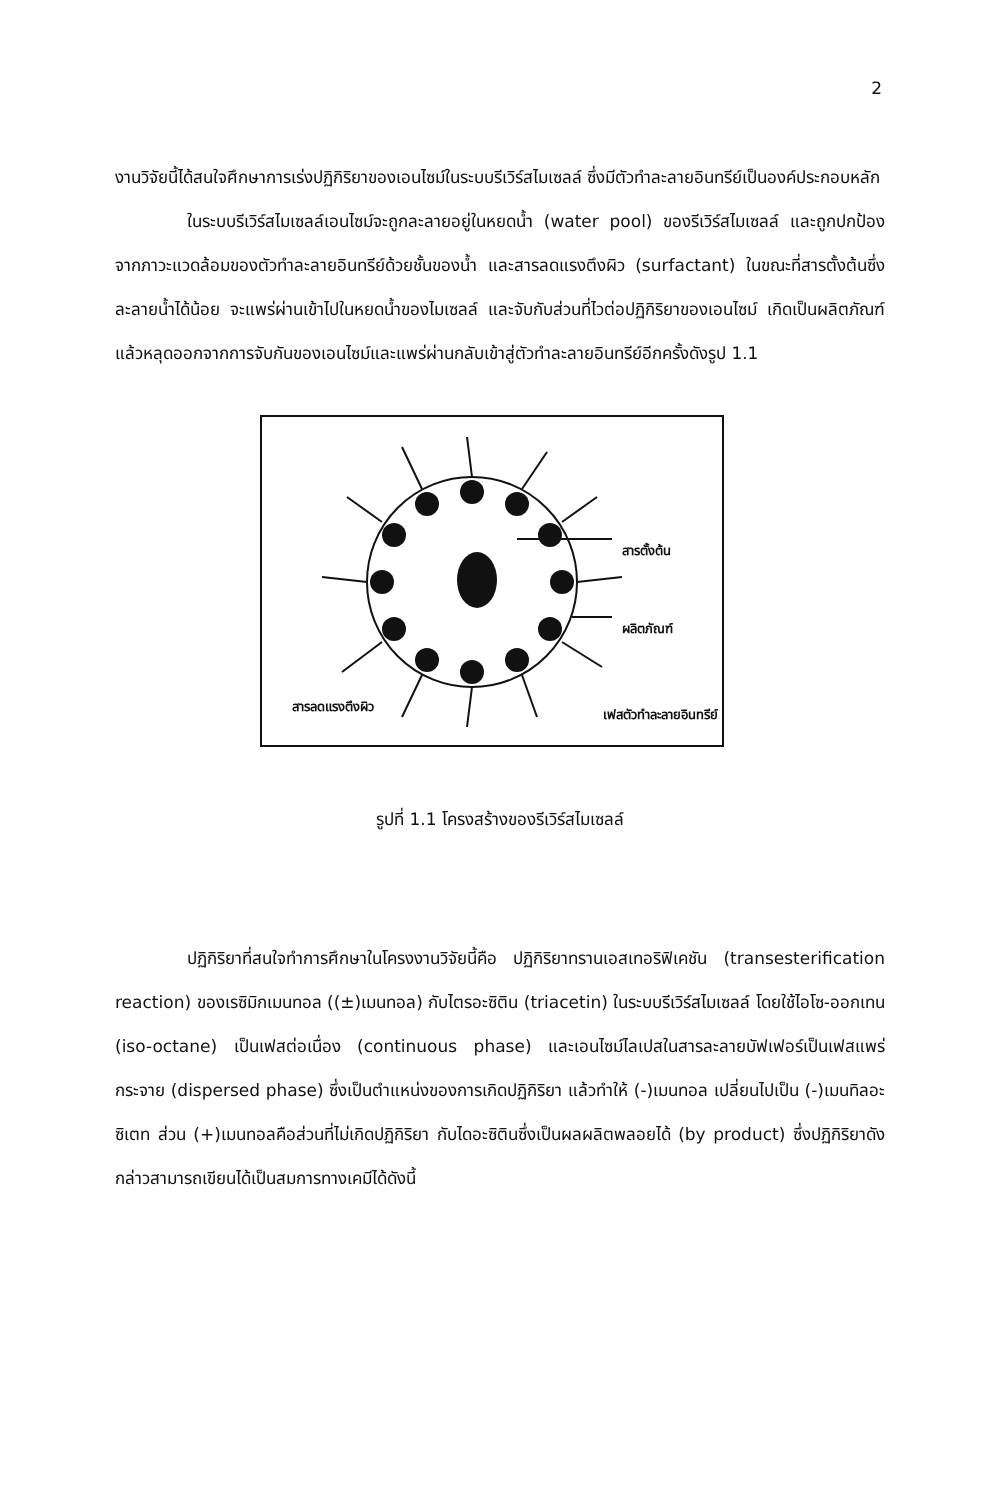2
งานวิจัยนี้ได้สนใจศึกษาการเร่งปฏิกิริยาของเอนไซม์ในระบบรีเวิร์สไมเซลล์ ซึ่งมีตัวทำละลายอินทรีย์เป็นองค์ประกอบหลัก
ในระบบรีเวิร์สไมเซลล์เอนไซม์จะถูกละลายอยู่ในหยดน้ำ (water pool) ของรีเวิร์สไมเซลล์ และถูกปกป้องจากภาวะแวดล้อมของตัวทำละลายอินทรีย์ด้วยชั้นของน้ำ และสารลดแรงตึงผิว (surfactant) ในขณะที่สารตั้งต้นซึ่งละลายน้ำได้น้อย จะแพร่ผ่านเข้าไปในหยดน้ำของไมเซลล์ และจับกับส่วนที่ไวต่อปฏิกิริยาของเอนไซม์ เกิดเป็นผลิตภัณฑ์ แล้วหลุดออกจากการจับกันของเอนไซม์และแพร่ผ่านกลับเข้าสู่ตัวทำละลายอินทรีย์อีกครั้งดังรูป 1.1
สารตั้งต้น
ผลิตภัณฑ์
สารลดแรงตึงผิว
เฟสตัวทำละลายอินทรีย์
รูปที่ 1.1 โครงสร้างของรีเวิร์สไมเซลล์
ปฏิกิริยาที่สนใจทำการศึกษาในโครงงานวิจัยนี้คือ ปฏิกิริยาทรานเอสเทอริฟิเคชัน (transesterification reaction) ของเรซิมิกเมนทอล ((±)เมนทอล) กับไตรอะซิติน (triacetin) ในระบบรีเวิร์สไมเซลล์ โดยใช้ไอโซ-ออกเทน (iso-octane) เป็นเฟสต่อเนื่อง (continuous phase) และเอนไซม์ไลเปสในสารละลายบัฟเฟอร์เป็นเฟสแพร่กระจาย (dispersed phase) ซึ่งเป็นตำแหน่งของการเกิดปฏิกิริยา แล้วทำให้ (-)เมนทอล เปลี่ยนไปเป็น (-)เมนทิลอะซิเตท ส่วน (+)เมนทอลคือส่วนที่ไม่เกิดปฏิกิริยา กับไดอะซิตินซึ่งเป็นผลผลิตพลอยได้ (by product) ซึ่งปฏิกิริยาดังกล่าวสามารถเขียนได้เป็นสมการทางเคมีได้ดังนี้